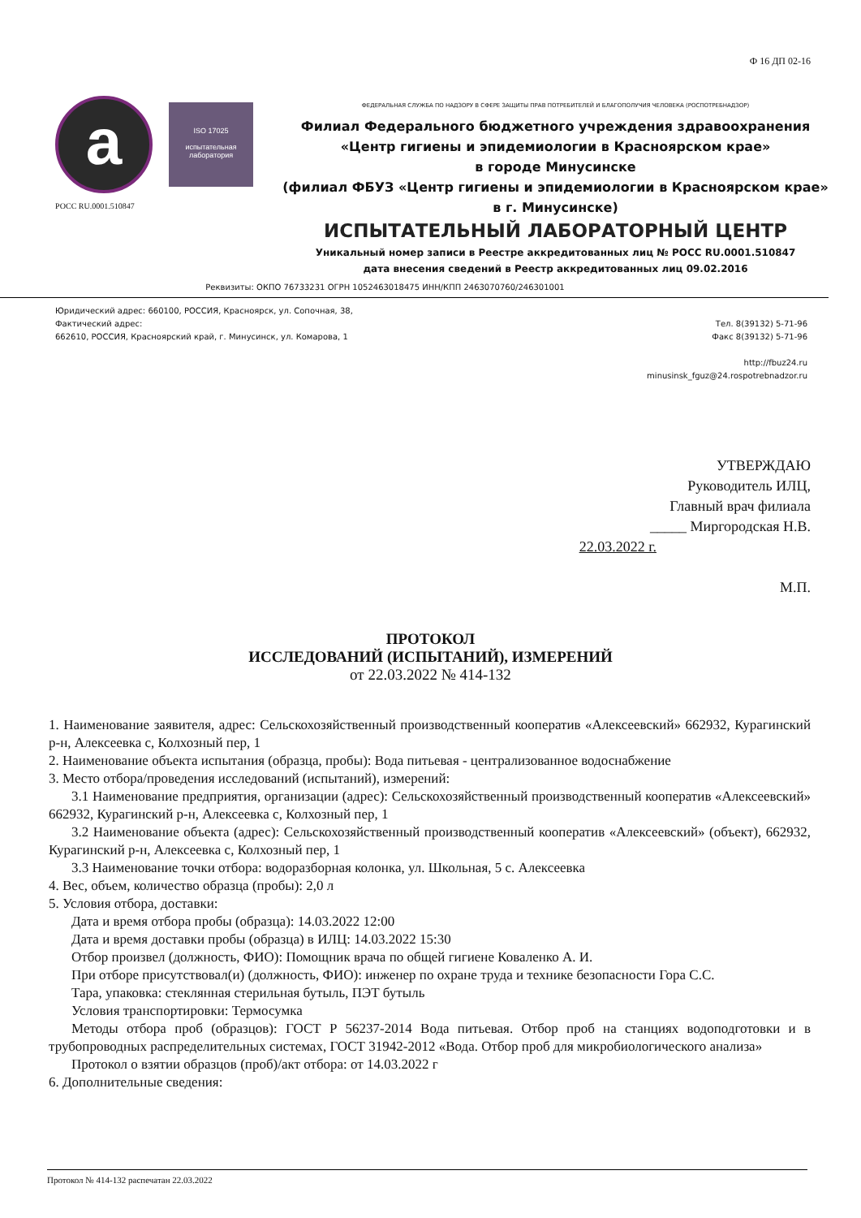Ф 16 ДП 02-16
a
ISO 17025
испытательная лаборатория
РОСС RU.0001.510847
ФЕДЕРАЛЬНАЯ СЛУЖБА ПО НАДЗОРУ В СФЕРЕ ЗАЩИТЫ ПРАВ ПОТРЕБИТЕЛЕЙ И БЛАГОПОЛУЧИЯ ЧЕЛОВЕКА (РОСПОТРЕБНАДЗОР)
Филиал Федерального бюджетного учреждения здравоохранения
«Центр гигиены и эпидемиологии в Красноярском крае»
в городе Минусинске
(филиал ФБУЗ «Центр гигиены и эпидемиологии в Красноярском крае» в г. Минусинске)
ИСПЫТАТЕЛЬНЫЙ ЛАБОРАТОРНЫЙ ЦЕНТР
Уникальный номер записи в Реестре аккредитованных лиц № РОСС RU.0001.510847
дата внесения сведений в Реестр аккредитованных лиц 09.02.2016
Реквизиты: ОКПО 76733231 ОГРН 1052463018475 ИНН/КПП 2463070760/246301001
Юридический адрес: 660100, РОССИЯ, Красноярск, ул. Сопочная, 38,
Фактический адрес:
662610, РОССИЯ, Красноярский край, г. Минусинск, ул. Комарова, 1
Тел. 8(39132) 5-71-96
Факс 8(39132) 5-71-96
http://fbuz24.ru
minusinsk_fguz@24.rospotrebnadzor.ru
УТВЕРЖДАЮ
Руководитель ИЛЦ,
Главный врач филиала
_____ Миргородская Н.В.
22.03.2022 г.
М.П.
ПРОТОКОЛ
ИССЛЕДОВАНИЙ (ИСПЫТАНИЙ), ИЗМЕРЕНИЙ
от 22.03.2022 № 414-132
1. Наименование заявителя, адрес: Сельскохозяйственный производственный кооператив «Алексеевский» 662932, Курагинский р-н, Алексеевка с, Колхозный пер, 1
2. Наименование объекта испытания (образца, пробы): Вода питьевая - централизованное водоснабжение
3. Место отбора/проведения исследований (испытаний), измерений:
3.1 Наименование предприятия, организации (адрес): Сельскохозяйственный производственный кооператив «Алексеевский» 662932, Курагинский р-н, Алексеевка с, Колхозный пер, 1
3.2 Наименование объекта (адрес): Сельскохозяйственный производственный кооператив «Алексеевский» (объект), 662932, Курагинский р-н, Алексеевка с, Колхозный пер, 1
3.3 Наименование точки отбора: водоразборная колонка, ул. Школьная, 5 с. Алексеевка
4. Вес, объем, количество образца (пробы): 2,0 л
5. Условия отбора, доставки:
Дата и время отбора пробы (образца): 14.03.2022 12:00
Дата и время доставки пробы (образца) в ИЛЦ: 14.03.2022 15:30
Отбор произвел (должность, ФИО): Помощник врача по общей гигиене Коваленко А. И.
При отборе присутствовал(и) (должность, ФИО): инженер по охране труда и технике безопасности Гора С.С.
Тара, упаковка: стеклянная стерильная бутыль, ПЭТ бутыль
Условия транспортировки: Термосумка
Методы отбора проб (образцов): ГОСТ Р 56237-2014 Вода питьевая. Отбор проб на станциях водоподготовки и в трубопроводных распределительных системах, ГОСТ 31942-2012 «Вода. Отбор проб для микробиологического анализа»
Протокол о взятии образцов (проб)/акт отбора: от 14.03.2022 г
6. Дополнительные сведения:
Протокол № 414-132 распечатан 22.03.2022